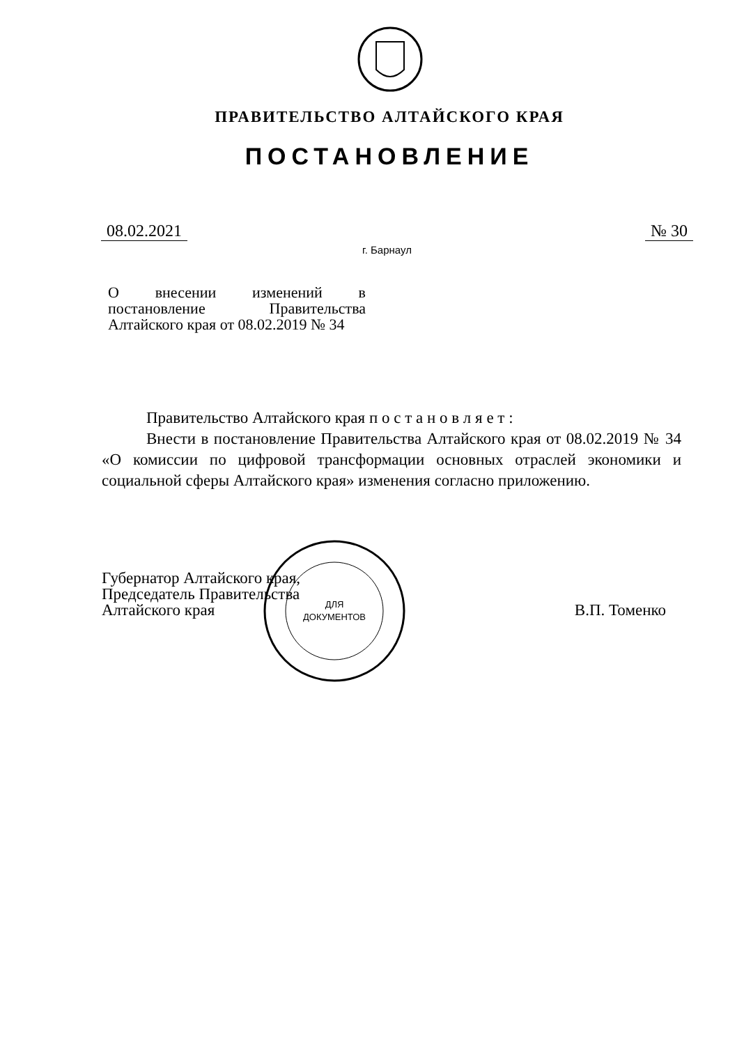ПРАВИТЕЛЬСТВО АЛТАЙСКОГО КРАЯ
ПОСТАНОВЛЕНИЕ
08.02.2021 № 30
г. Барнаул
О внесении изменений в постановление Правительства Алтайского края от 08.02.2019 № 34
Правительство Алтайского края п о с т а н о в л я е т :
Внести в постановление Правительства Алтайского края от 08.02.2019 № 34 «О комиссии по цифровой трансформации основных отраслей экономики и социальной сферы Алтайского края» изменения согласно приложению.
Губернатор Алтайского края,
Председатель Правительства
Алтайского края
В.П. Томенко
ДЛЯ
ДОКУМЕНТОВ